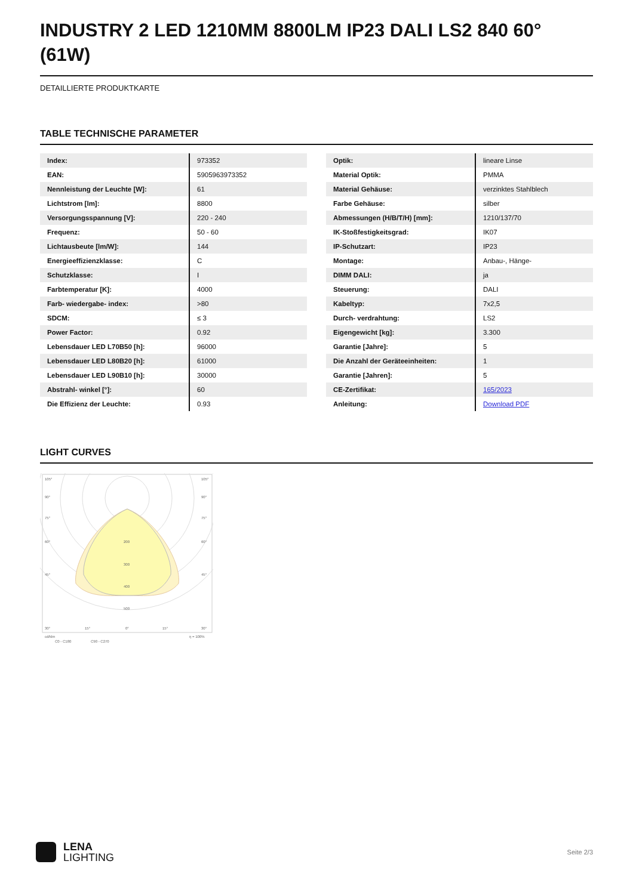INDUSTRY 2 LED 1210MM 8800LM IP23 DALI LS2 840 60° (61W)
DETAILLIERTE PRODUKTKARTE
TABLE TECHNISCHE PARAMETER
| Index: | 973352 |
| EAN: | 5905963973352 |
| Nennleistung der Leuchte [W]: | 61 |
| Lichtstrom [lm]: | 8800 |
| Versorgungsspannung [V]: | 220 - 240 |
| Frequenz: | 50 - 60 |
| Lichtausbeute [lm/W]: | 144 |
| Energieeffizienzklasse: | C |
| Schutzklasse: | I |
| Farbtemperatur [K]: | 4000 |
| Farb- wiedergabe- index: | >80 |
| SDCM: | ≤ 3 |
| Power Factor: | 0.92 |
| Lebensdauer LED L70B50 [h]: | 96000 |
| Lebensdauer LED L80B20 [h]: | 61000 |
| Lebensdauer LED L90B10 [h]: | 30000 |
| Abstrahl- winkel [°]: | 60 |
| Die Effizienz der Leuchte: | 0.93 |
| Optik: | lineare Linse |
| Material Optik: | PMMA |
| Material Gehäuse: | verzinktes Stahlblech |
| Farbe Gehäuse: | silber |
| Abmessungen (H/B/T/H) [mm]: | 1210/137/70 |
| IK-Stoßfestigkeitsgrad: | IK07 |
| IP-Schutzart: | IP23 |
| Montage: | Anbau-, Hänge- |
| DIMM DALI: | ja |
| Steuerung: | DALI |
| Kabeltyp: | 7x2,5 |
| Durch- verdrahtung: | LS2 |
| Eigengewicht [kg]: | 3.300 |
| Garantie [Jahre]: | 5 |
| Die Anzahl der Geräteeinheiten: | 1 |
| Garantie [Jahren]: | 5 |
| CE-Zertifikat: | 165/2023 |
| Anleitung: | Download PDF |
LIGHT CURVES
105°
105°
90°
90°
75°
75°
60°
60°
45°
45°
200
300
400
500
30°
15°
0°
15°
30°
cd/klm
η = 100%
C0 - C180
C90 - C270
LENA
LIGHTING
Seite 2/3